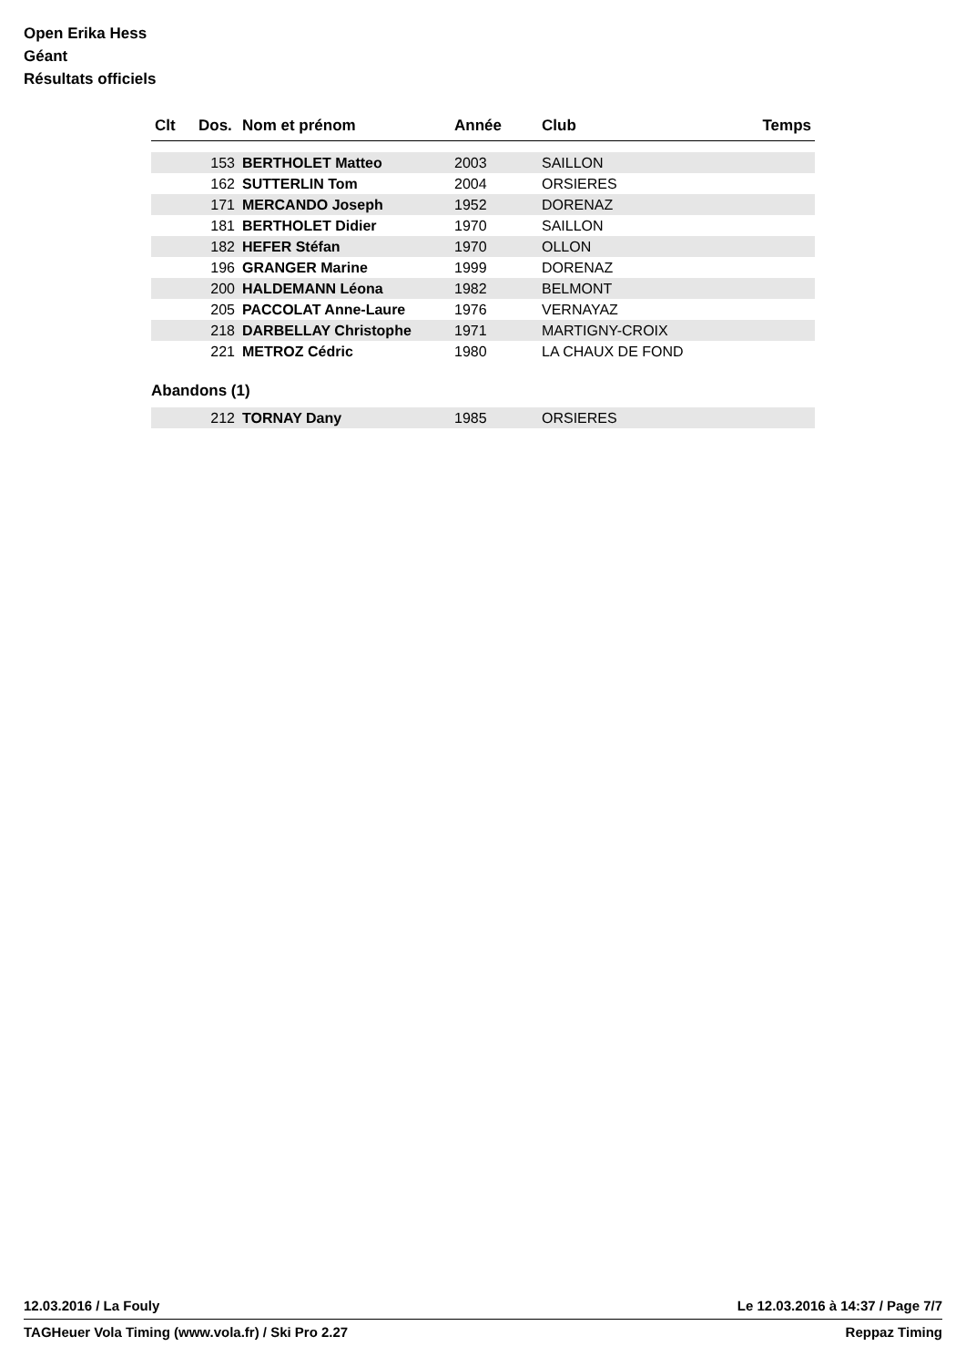Open Erika Hess
Géant
Résultats officiels
| Clt | Dos. | Nom et prénom | Année | Club | Temps |
| --- | --- | --- | --- | --- | --- |
| | 153 | BERTHOLET Matteo | 2003 | SAILLON | |
| | 162 | SUTTERLIN Tom | 2004 | ORSIERES | |
| | 171 | MERCANDO Joseph | 1952 | DORENAZ | |
| | 181 | BERTHOLET Didier | 1970 | SAILLON | |
| | 182 | HEFER Stéfan | 1970 | OLLON | |
| | 196 | GRANGER Marine | 1999 | DORENAZ | |
| | 200 | HALDEMANN Léona | 1982 | BELMONT | |
| | 205 | PACCOLAT Anne-Laure | 1976 | VERNAYAZ | |
| | 218 | DARBELLAY Christophe | 1971 | MARTIGNY-CROIX | |
| | 221 | METROZ Cédric | 1980 | LA CHAUX DE FOND | |
Abandons (1)
| | 212 | TORNAY Dany | 1985 | ORSIERES | |
12.03.2016 / La Fouly Le 12.03.2016 à 14:37 / Page 7/7
TAGHeuer Vola Timing (www.vola.fr) / Ski Pro 2.27 Reppaz Timing